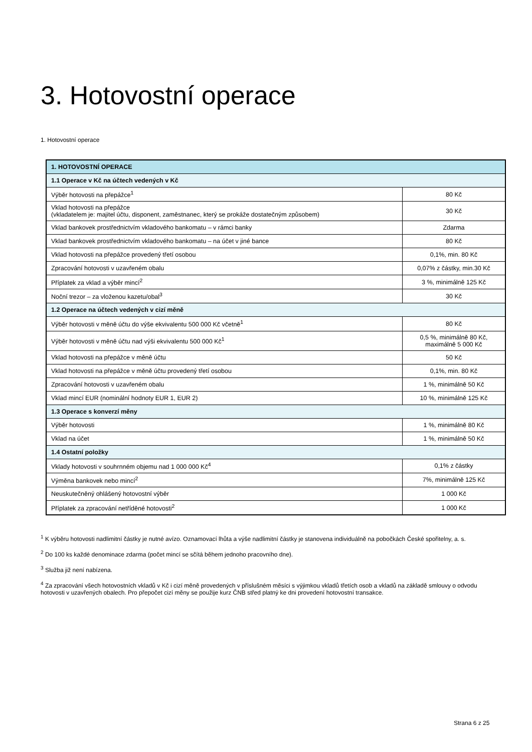3. Hotovostní operace
1. Hotovostní operace
| 1. HOTOVOSTNÍ OPERACE | |
| --- | --- |
| 1.1 Operace v Kč na účtech vedených v Kč | |
| Výběr hotovosti na přepážce<sup>1</sup> | 80 Kč |
| Vklad hotovosti na přepážce (vkladatelem je: majitel účtu, disponent, zaměstnanec, který se prokáže dostatečným způsobem) | 30 Kč |
| Vklad bankovek prostřednictvím vkladového bankomatu – v rámci banky | Zdarma |
| Vklad bankovek prostřednictvím vkladového bankomatu – na účet v jiné bance | 80 Kč |
| Vklad hotovosti na přepážce provedený třetí osobou | 0,1%, min. 80 Kč |
| Zpracování hotovosti v uzavřeném obalu | 0,07% z částky, min.30 Kč |
| Příplatek za vklad a výběr mincí<sup>2</sup> | 3 %, minimálně 125 Kč |
| Noční trezor – za vloženou kazetu/obal<sup>3</sup> | 30 Kč |
| 1.2 Operace na účtech vedených v cizí měně | |
| Výběr hotovosti v měně účtu do výše ekvivalentu 500 000 Kč včetně<sup>1</sup> | 80 Kč |
| Výběr hotovosti v měně účtu nad výši ekvivalentu 500 000 Kč<sup>1</sup> | 0,5 %, minimálně 80 Kč, maximálně 5 000 Kč |
| Vklad hotovosti na přepážce v měně účtu | 50 Kč |
| Vklad hotovosti na přepážce v měně účtu provedený třetí osobou | 0,1%, min. 80 Kč |
| Zpracování hotovosti v uzavřeném obalu | 1 %, minimálně 50 Kč |
| Vklad mincí EUR (nominální hodnoty EUR 1, EUR 2) | 10 %, minimálně 125 Kč |
| 1.3 Operace s konverzí měny | |
| Výběr hotovosti | 1 %, minimálně 80 Kč |
| Vklad na účet | 1 %, minimálně 50 Kč |
| 1.4 Ostatní položky | |
| Vklady hotovosti v souhrnném objemu nad 1 000 000 Kč<sup>4</sup> | 0,1% z částky |
| Výměna bankovek nebo mincí<sup>2</sup> | 7%, minimálně 125 Kč |
| Neuskutečněný ohlášený hotovostní výběr | 1 000 Kč |
| Příplatek za zpracování netříděné hotovosti<sup>2</sup> | 1 000 Kč |
<sup>1</sup> K výběru hotovosti nadlimitní částky je nutné avízo. Oznamovací lhůta a výše nadlimitní částky je stanovena individuálně na pobočkách České spořitelny, a. s.
<sup>2</sup> Do 100 ks každé denominace zdarma (počet mincí se sčítá během jednoho pracovního dne).
<sup>3</sup> Služba již není nabízena.
<sup>4</sup> Za zpracování všech hotovostních vkladů v Kč i cizí měně provedených v příslušném měsíci s výjimkou vkladů třetích osob a vkladů na základě smlouvy o odvodu hotovosti v uzavřených obalech. Pro přepočet cizí měny se použije kurz ČNB střed platný ke dni provedení hotovostní transakce.
Strana 6 z 25